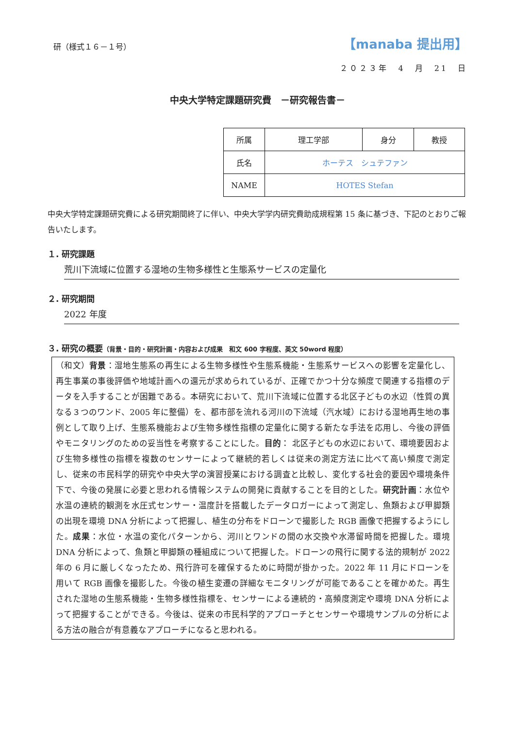研（様式１６－１号）
【manaba 提出用】
２０２３年　4　月　21　日
中央大学特定課題研究費　－研究報告書－
| 所属 | 理工学部 | 身分 | 教授 |
| 氏名 | ホーテス シュテファン | | |
| NAME | HOTES Stefan | | |
中央大学特定課題研究費による研究期間終了に伴い、中央大学学内研究費助成規程第 15 条に基づき、下記のとおりご報告いたします。
１. 研究課題
荒川下流域に位置する湿地の生物多様性と生態系サービスの定量化
２. 研究期間
2022 年度
３. 研究の概要（背景・目的・研究計画・内容および成果　和文 600 字程度、英文 50word 程度）
（和文）背景：湿地生態系の再生による生物多様性や生態系機能・生態系サービスへの影響を定量化し、再生事業の事後評価や地域計画への還元が求められているが、正確でかつ十分な頻度で関連する指標のデータを入手することが困難である。本研究において、荒川下流域に位置する北区子どもの水辺（性質の異なる３つのワンド、2005 年に整備）を、都市部を流れる河川の下流域（汽水域）における湿地再生地の事例として取り上げ、生態系機能および生物多様性指標の定量化に関する新たな手法を応用し、今後の評価やモニタリングのための妥当性を考察することにした。目的： 北区子どもの水辺において、環境要因および生物多様性の指標を複数のセンサーによって継続的若しくは従来の測定方法に比べて高い頻度で測定し、従来の市民科学的研究や中央大学の演習授業における調査と比較し、変化する社会的要因や環境条件下で、今後の発展に必要と思われる情報システムの開発に貢献することを目的とした。研究計画：水位や水温の連続的観測を水圧式センサー・温度計を搭載したデータロガーによって測定し、魚類および甲脚類の出現を環境 DNA 分析によって把握し、植生の分布をドローンで撮影した RGB 画像で把握するようにした。成果：水位・水温の変化パターンから、河川とワンドの間の水交換や水滞留時間を把握した。環境 DNA 分析によって、魚類と甲脚類の種組成について把握した。ドローンの飛行に関する法的規制が 2022 年の 6 月に厳しくなったため、飛行許可を確保するために時間が掛かった。2022 年 11 月にドローンを用いて RGB 画像を撮影した。今後の植生変遷の詳細なモニタリングが可能であることを確かめた。再生された湿地の生態系機能・生物多様性指標を、センサーによる連続的・高頻度測定や環境 DNA 分析によって把握することができる。今後は、従来の市民科学的アプローチとセンサーや環境サンプルの分析による方法の融合が有意義なアプローチになると思われる。